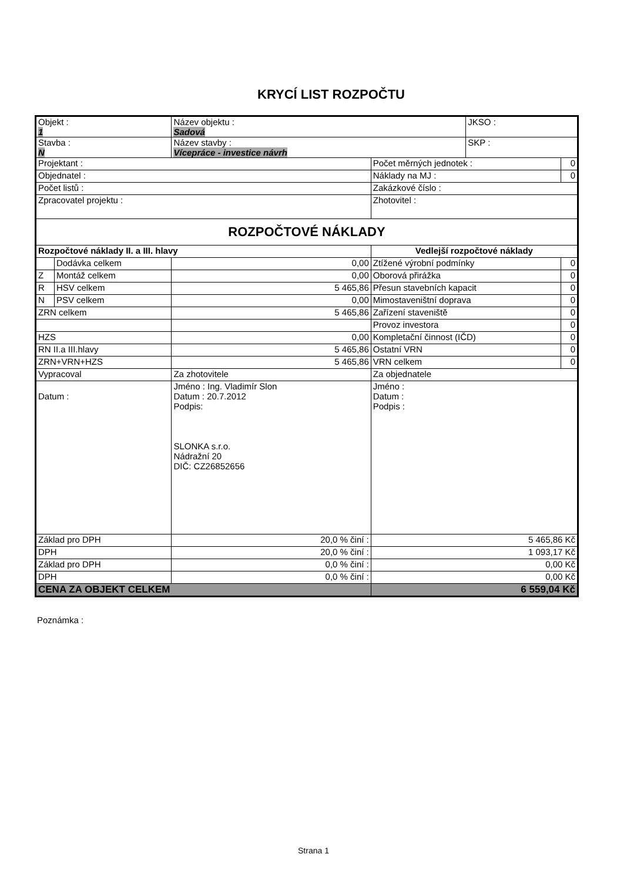KRYCÍ LIST ROZPOČTU
| Objekt : 1 | | Název objektu : Sadová | | | JKSO : | |
| Stavba : N | | Název stavby : Vícepráce - investice návrh | | | SKP : | |
| Projektant : | | | | Počet měrných jednotek : | | 0 |
| Objednatel : | | | | Náklady na MJ : | | 0 |
| Počet listů : | | | | Zakázkové číslo : | | |
| Zpracovatel projektu : | | | | Zhotovitel : | | |
| ROZPOČTOVÉ NÁKLADY | | | | | | |
| Rozpočtové náklady II. a III. hlavy | | | Vedlejší rozpočtové náklady | | | |
| | Dodávka celkem | 0,00 | Ztížené výrobní podmínky | | | 0 |
| Z | Montáž celkem | 0,00 | Oborová přirážka | | | 0 |
| R | HSV celkem | 5 465,86 | Přesun stavebních kapacit | | | 0 |
| N | PSV celkem | 0,00 | Mimostaveništní doprava | | | 0 |
| ZRN celkem | | 5 465,86 | Zařízení staveniště | | | 0 |
| | | | Provoz investora | | | 0 |
| HZS | | 0,00 | Kompletační činnost (IČD) | | | 0 |
| RN II.a III.hlavy | | 5 465,86 | Ostatní VRN | | | 0 |
| ZRN+VRN+HZS | | 5 465,86 | VRN celkem | | | 0 |
| Vypracoval | | Za zhotovitele | | Za objednatele | | |
| Datum : | | Jméno : Ing. Vladimír Slon Datum : 20.7.2012 Podpis: SLONKA s.r.o. Nádražní 20 DIČ: CZ26852656 | | Jméno : Datum : Podpis : | | |
| Základ pro DPH | | 20,0 % činí : | | 5 465,86 Kč | | |
| DPH | | 20,0 % činí : | | 1 093,17 Kč | | |
| Základ pro DPH | | 0,0 % činí : | | 0,00 Kč | | |
| DPH | | 0,0 % činí : | | 0,00 Kč | | |
| CENA ZA OBJEKT CELKEM | | | | 6 559,04 Kč | | |
Poznámka :
Strana 1